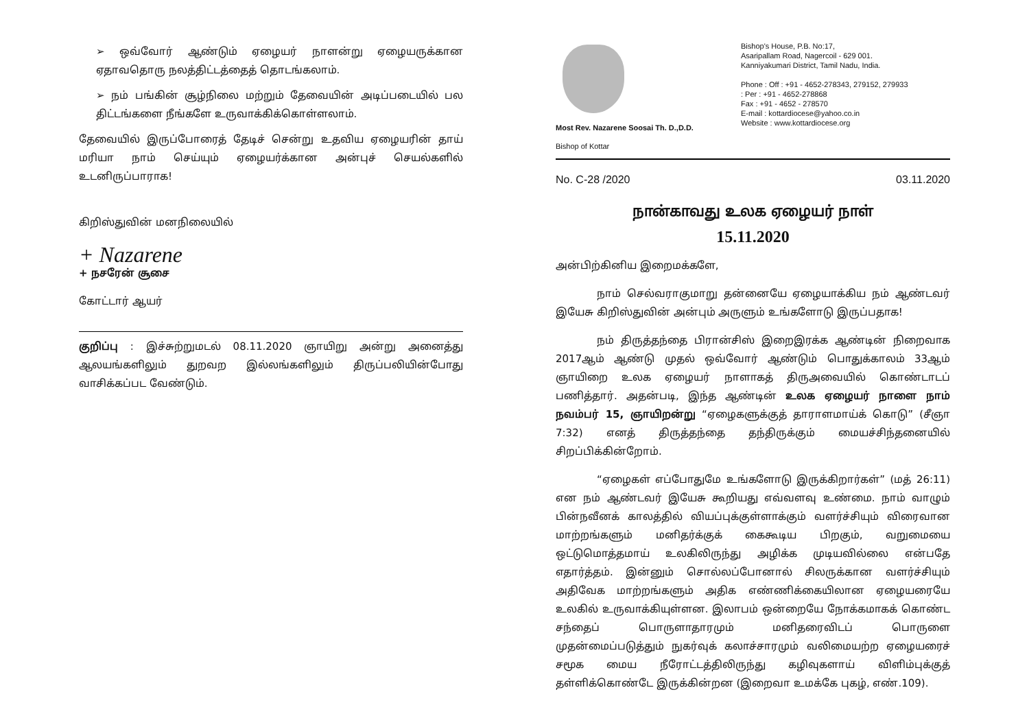➢ ஒவ்வோர் ஆண்டும் ஏழையர் நாளன்று ஏழையருக்கான ஏதாவதொரு நலத்திட்டத்தைத் தொடங்கலாம்.
➢ நம் பங்கின் சூழ்நிலை மற்றும் தேவையின் அடிப்படையில் பல திட்டங்களை நீங்களே உருவாக்கிக்கொள்ளலாம்.
தேவையில் இருப்போரைத் தேடிச் சென்று உதவிய ஏழையரின் தாய் மரியா நாம் செய்யும் ஏழையர்க்கான அன்புச் செயல்களில் உடனிருப்பாராக!
கிறிஸ்துவின் மனநிலையில்
+ Nazarene
+ நசரேன் சூசை
கோட்டார் ஆயர்
குறிப்பு : இச்சுற்றுமடல் 08.11.2020 ஞாயிறு அன்று அனைத்து ஆலயங்களிலும் துறவற இல்லங்களிலும் திருப்பலியின்போது வாசிக்கப்பட வேண்டும்.
Most Rev. Nazarene Soosai Th. D.,D.D.
Bishop of Kottar
Bishop's House, P.B. No:17,
Asaripallam Road, Nagercoil - 629 001.
Kanniyakumari District, Tamil Nadu, India.
Phone : Off : +91 - 4652-278343, 279152, 279933
: Per : +91 - 4652-278868
Fax : +91 - 4652 - 278570
E-mail : kottardiocese@yahoo.co.in
Website : www.kottardiocese.org
No. C-28 /2020 03.11.2020
நான்காவது உலக ஏழையர் நாள்
15.11.2020
அன்பிற்கினிய இறைமக்களே,
நாம் செல்வராகுமாறு தன்னையே ஏழையாக்கிய நம் ஆண்டவர் இயேசு கிறிஸ்துவின் அன்பும் அருளும் உங்களோடு இருப்பதாக!
நம் திருத்தந்தை பிரான்சிஸ் இறைஇரக்க ஆண்டின் நிறைவாக 2017ஆம் ஆண்டு முதல் ஒவ்வோர் ஆண்டும் பொதுக்காலம் 33ஆம் ஞாயிறை உலக ஏழையர் நாளாகத் திருஅவையில் கொண்டாடப் பணித்தார். அதன்படி, இந்த ஆண்டின் உலக ஏழையர் நாளை நாம் நவம்பர் 15, ஞாயிறன்று “ஏழைகளுக்குத் தாராளமாய்க் கொடு” (சீஞா 7:32) எனத் திருத்தந்தை தந்திருக்கும் மையச்சிந்தனையில் சிறப்பிக்கின்றோம்.
“ஏழைகள் எப்போதுமே உங்களோடு இருக்கிறார்கள்” (மத் 26:11) என நம் ஆண்டவர் இயேசு கூறியது எவ்வளவு உண்மை. நாம் வாழும் பின்நவீனக் காலத்தில் வியப்புக்குள்ளாக்கும் வளர்ச்சியும் விரைவான மாற்றங்களும் மனிதர்க்குக் கைகூடிய பிறகும், வறுமையை ஒட்டுமொத்தமாய் உலகிலிருந்து அழிக்க முடியவில்லை என்பதே எதார்த்தம். இன்னும் சொல்லப்போனால் சிலருக்கான வளர்ச்சியும் அதிவேக மாற்றங்களும் அதிக எண்ணிக்கையிலான ஏழையரையே உலகில் உருவாக்கியுள்ளன. இலாபம் ஒன்றையே நோக்கமாகக் கொண்ட சந்தைப் பொருளாதாரமும் மனிதரைவிடப் பொருளை முதன்மைப்படுத்தும் நுகர்வுக் கலாச்சாரமும் வலிமையற்ற ஏழையரைச் சமூக மைய நீரோட்டத்திலிருந்து கழிவுகளாய் விளிம்புக்குத் தள்ளிக்கொண்டே இருக்கின்றன (இறைவா உமக்கே புகழ், எண்.109).